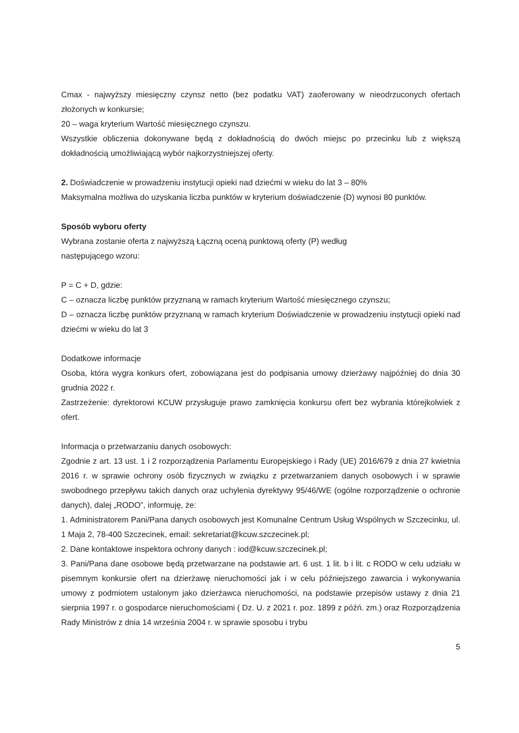Cmax - najwyższy miesięczny czynsz netto (bez podatku VAT) zaoferowany w nieodrzuconych ofertach złożonych w konkursie;
20 – waga kryterium Wartość miesięcznego czynszu.
Wszystkie obliczenia dokonywane będą z dokładnością do dwóch miejsc po przecinku lub z większą dokładnością umożliwiającą wybór najkorzystniejszej oferty.
2. Doświadczenie w prowadzeniu instytucji opieki nad dziećmi w wieku do lat 3 – 80%
Maksymalna możliwa do uzyskania liczba punktów w kryterium doświadczenie (D) wynosi 80 punktów.
Sposób wyboru oferty
Wybrana zostanie oferta z najwyższą Łączną oceną punktową oferty (P) według
następującego wzoru:
P = C + D, gdzie:
C – oznacza liczbę punktów przyznaną w ramach kryterium Wartość miesięcznego czynszu;
D – oznacza liczbę punktów przyznaną w ramach kryterium Doświadczenie w prowadzeniu instytucji opieki nad dziećmi w wieku do lat 3
Dodatkowe informacje
Osoba, która wygra konkurs ofert, zobowiązana jest do podpisania umowy dzierżawy najpóźniej do dnia 30 grudnia 2022 r.
Zastrzeżenie: dyrektorowi KCUW przysługuje prawo zamknięcia konkursu ofert bez wybrania którejkolwiek z ofert.
Informacja o przetwarzaniu danych osobowych:
Zgodnie z art. 13 ust. 1 i 2 rozporządzenia Parlamentu Europejskiego i Rady (UE) 2016/679 z dnia 27 kwietnia 2016 r. w sprawie ochrony osób fizycznych w związku z przetwarzaniem danych osobowych i w sprawie swobodnego przepływu takich danych oraz uchylenia dyrektywy 95/46/WE (ogólne rozporządzenie o ochronie danych), dalej „RODO”, informuję, że:
1. Administratorem Pani/Pana danych osobowych jest Komunalne Centrum Usług Wspólnych w Szczecinku, ul. 1 Maja 2, 78-400 Szczecinek, email: sekretariat@kcuw.szczecinek.pl;
2. Dane kontaktowe inspektora ochrony danych : iod@kcuw.szczecinek.pl;
3. Pani/Pana dane osobowe będą przetwarzane na podstawie art. 6 ust. 1 lit. b i lit. c RODO w celu udziału w pisemnym konkursie ofert na dzierżawę nieruchomości jak i w celu późniejszego zawarcia i wykonywania umowy z podmiotem ustalonym jako dzierżawca nieruchomości, na podstawie przepisów ustawy z dnia 21 sierpnia 1997 r. o gospodarce nieruchomościami ( Dz. U. z 2021 r. poz. 1899 z późń. zm.) oraz Rozporządzenia Rady Ministrów z dnia 14 września 2004 r. w sprawie sposobu i trybu
5